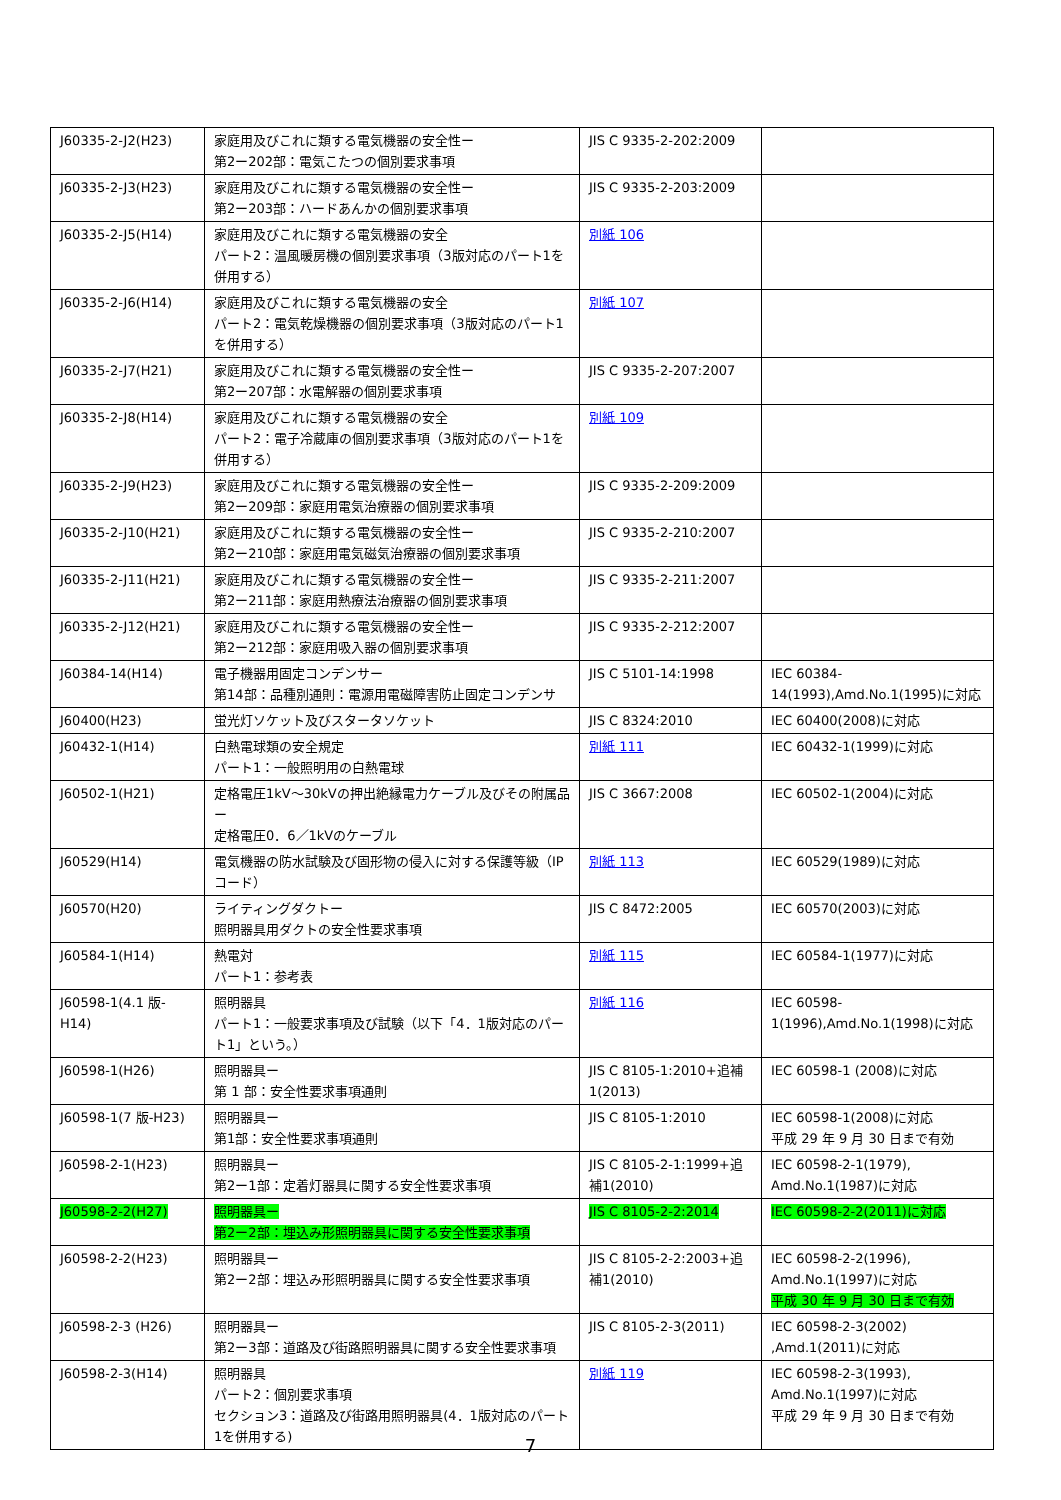| J60335-2-J2(H23) | 家庭用及びこれに類する電気機器の安全性ー 第2ー202部：電気こたつの個別要求事項 | JIS C 9335-2-202:2009 | |
| J60335-2-J3(H23) | 家庭用及びこれに類する電気機器の安全性ー 第2ー203部：ハードあんかの個別要求事項 | JIS C 9335-2-203:2009 | |
| J60335-2-J5(H14) | 家庭用及びこれに類する電気機器の安全 パート2：温風暖房機の個別要求事項（3版対応のパート1を併用する） | 別紙 106 | |
| J60335-2-J6(H14) | 家庭用及びこれに類する電気機器の安全 パート2：電気乾燥機器の個別要求事項（3版対応のパート1を併用する） | 別紙 107 | |
| J60335-2-J7(H21) | 家庭用及びこれに類する電気機器の安全性ー 第2ー207部：水電解器の個別要求事項 | JIS C 9335-2-207:2007 | |
| J60335-2-J8(H14) | 家庭用及びこれに類する電気機器の安全 パート2：電子冷蔵庫の個別要求事項（3版対応のパート1を併用する） | 別紙 109 | |
| J60335-2-J9(H23) | 家庭用及びこれに類する電気機器の安全性ー 第2ー209部：家庭用電気治療器の個別要求事項 | JIS C 9335-2-209:2009 | |
| J60335-2-J10(H21) | 家庭用及びこれに類する電気機器の安全性ー 第2ー210部：家庭用電気磁気治療器の個別要求事項 | JIS C 9335-2-210:2007 | |
| J60335-2-J11(H21) | 家庭用及びこれに類する電気機器の安全性ー 第2ー211部：家庭用熱療法治療器の個別要求事項 | JIS C 9335-2-211:2007 | |
| J60335-2-J12(H21) | 家庭用及びこれに類する電気機器の安全性ー 第2ー212部：家庭用吸入器の個別要求事項 | JIS C 9335-2-212:2007 | |
| J60384-14(H14) | 電子機器用固定コンデンサー 第14部：品種別通則：電源用電磁障害防止固定コンデンサ | JIS C 5101-14:1998 | IEC 60384-14(1993),Amd.No.1(1995)に対応 |
| J60400(H23) | 蛍光灯ソケット及びスタータソケット | JIS C 8324:2010 | IEC 60400(2008)に対応 |
| J60432-1(H14) | 白熱電球類の安全規定 パート1：一般照明用の白熱電球 | 別紙 111 | IEC 60432-1(1999)に対応 |
| J60502-1(H21) | 定格電圧1kV～30kVの押出絶縁電力ケーブル及びその附属品ー 定格電圧0．6／1kVのケーブル | JIS C 3667:2008 | IEC 60502-1(2004)に対応 |
| J60529(H14) | 電気機器の防水試験及び固形物の侵入に対する保護等級（IPコード） | 別紙 113 | IEC 60529(1989)に対応 |
| J60570(H20) | ライティングダクトー 照明器具用ダクトの安全性要求事項 | JIS C 8472:2005 | IEC 60570(2003)に対応 |
| J60584-1(H14) | 熱電対 パート1：参考表 | 別紙 115 | IEC 60584-1(1977)に対応 |
| J60598-1(4.1 版-H14) | 照明器具 パート1：一般要求事項及び試験（以下「4．1版対応のパート1」という。） | 別紙 116 | IEC 60598-1(1996),Amd.No.1(1998)に対応 |
| J60598-1(H26) | 照明器具ー 第 1 部：安全性要求事項通則 | JIS C 8105-1:2010+追補1(2013) | IEC 60598-1 (2008)に対応 |
| J60598-1(7 版-H23) | 照明器具ー 第1部：安全性要求事項通則 | JIS C 8105-1:2010 | IEC 60598-1(2008)に対応 平成 29 年 9 月 30 日まで有効 |
| J60598-2-1(H23) | 照明器具ー 第2ー1部：定着灯器具に関する安全性要求事項 | JIS C 8105-2-1:1999+追補1(2010) | IEC 60598-2-1(1979), Amd.No.1(1987)に対応 |
| J60598-2-2(H27) | 照明器具ー 第2ー2部：埋込み形照明器具に関する安全性要求事項 | JIS C 8105-2-2:2014 | IEC 60598-2-2(2011)に対応 |
| J60598-2-2(H23) | 照明器具ー 第2ー2部：埋込み形照明器具に関する安全性要求事項 | JIS C 8105-2-2:2003+追補1(2010) | IEC 60598-2-2(1996), Amd.No.1(1997)に対応 平成 30 年 9 月 30 日まで有効 |
| J60598-2-3 (H26) | 照明器具ー 第2ー3部：道路及び街路照明器具に関する安全性要求事項 | JIS C 8105-2-3(2011) | IEC 60598-2-3(2002) ,Amd.1(2011)に対応 |
| J60598-2-3(H14) | 照明器具 パート2：個別要求事項 セクション3：道路及び街路用照明器具(4．1版対応のパート1を併用する) | 別紙 119 | IEC 60598-2-3(1993), Amd.No.1(1997)に対応 平成 29 年 9 月 30 日まで有効 |
7